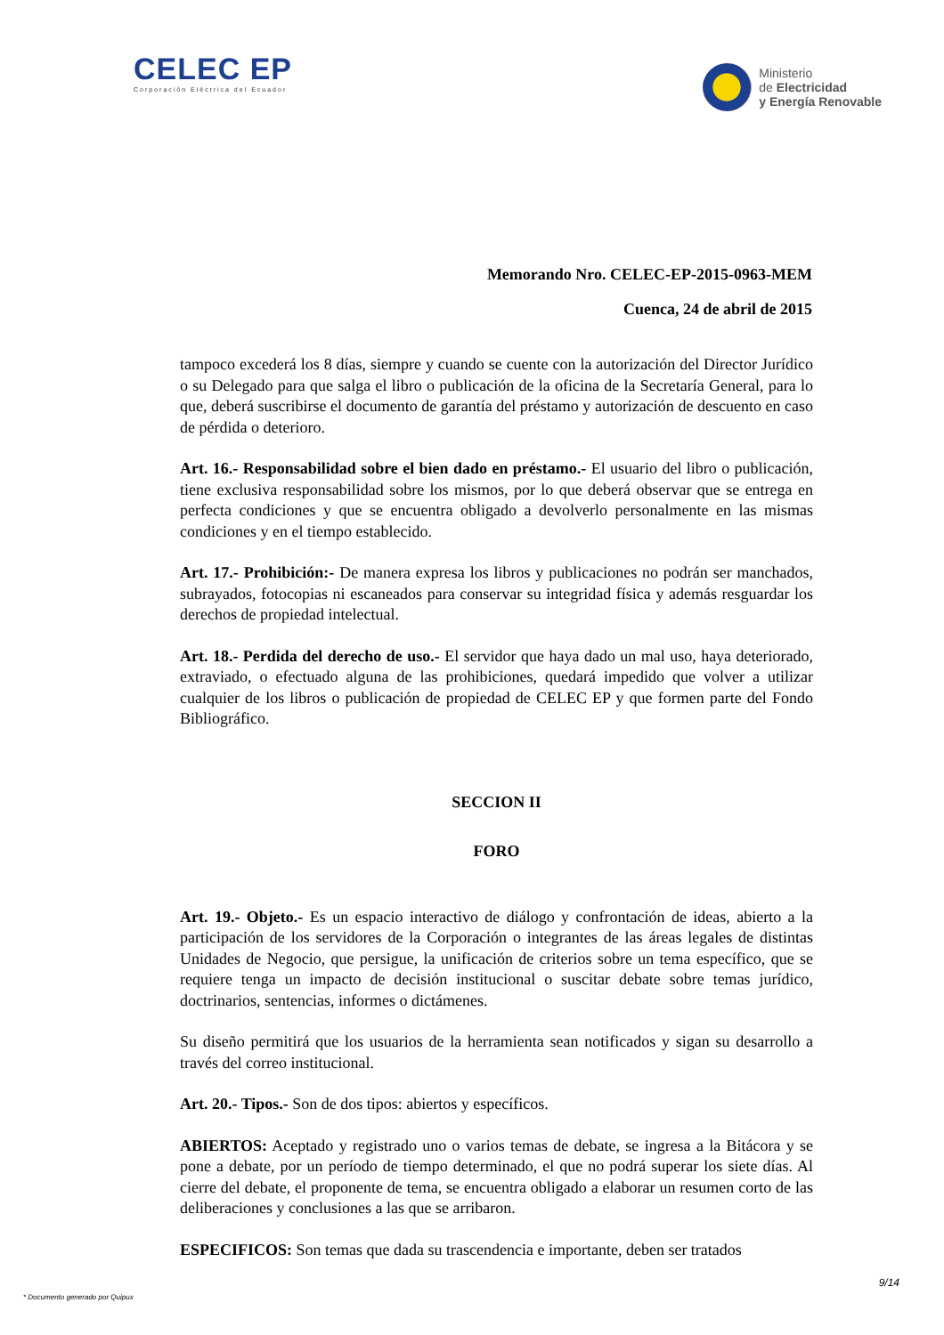CELEC EP
Corporación Eléctrica del Ecuador
Ministerio
de Electricidad
y Energía Renovable
Memorando Nro. CELEC-EP-2015-0963-MEM
Cuenca, 24 de abril de 2015
tampoco excederá los 8 días, siempre y cuando se cuente con la autorización del Director Jurídico o su Delegado para que salga el libro o publicación de la oficina de la Secretaría General, para lo que, deberá suscribirse el documento de garantía del préstamo y autorización de descuento en caso de pérdida o deterioro.
Art. 16.- Responsabilidad sobre el bien dado en préstamo.- El usuario del libro o publicación, tiene exclusiva responsabilidad sobre los mismos, por lo que deberá observar que se entrega en perfecta condiciones y que se encuentra obligado a devolverlo personalmente en las mismas condiciones y en el tiempo establecido.
Art. 17.- Prohibición:- De manera expresa los libros y publicaciones no podrán ser manchados, subrayados, fotocopias ni escaneados para conservar su integridad física y además resguardar los derechos de propiedad intelectual.
Art. 18.- Perdida del derecho de uso.- El servidor que haya dado un mal uso, haya deteriorado, extraviado, o efectuado alguna de las prohibiciones, quedará impedido que volver a utilizar cualquier de los libros o publicación de propiedad de CELEC EP y que formen parte del Fondo Bibliográfico.
SECCION II
FORO
Art. 19.- Objeto.- Es un espacio interactivo de diálogo y confrontación de ideas, abierto a la participación de los servidores de la Corporación o integrantes de las áreas legales de distintas Unidades de Negocio, que persigue, la unificación de criterios sobre un tema específico, que se requiere tenga un impacto de decisión institucional o suscitar debate sobre temas jurídico, doctrinarios, sentencias, informes o dictámenes.
Su diseño permitirá que los usuarios de la herramienta sean notificados y sigan su desarrollo a través del correo institucional.
Art. 20.- Tipos.- Son de dos tipos: abiertos y específicos.
ABIERTOS: Aceptado y registrado uno o varios temas de debate, se ingresa a la Bitácora y se pone a debate, por un período de tiempo determinado, el que no podrá superar los siete días. Al cierre del debate, el proponente de tema, se encuentra obligado a elaborar un resumen corto de las deliberaciones y conclusiones a las que se arribaron.
ESPECIFICOS: Son temas que dada su trascendencia e importante, deben ser tratados
9/14
* Documento generado por Quipux